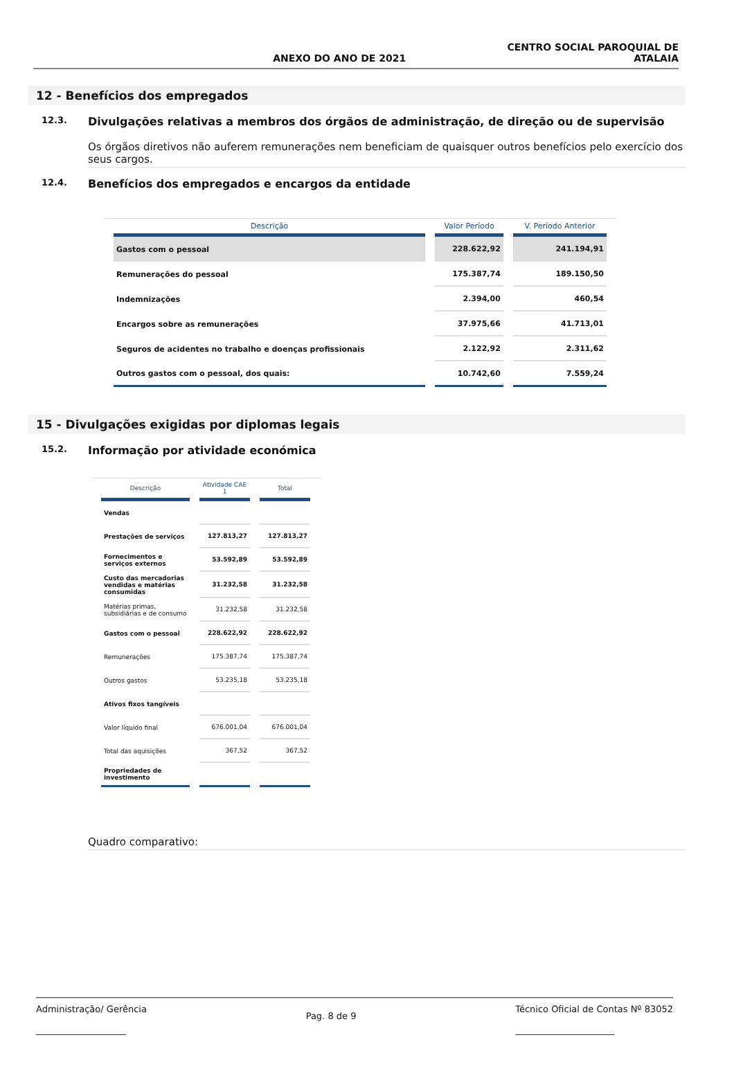ANEXO DO ANO DE 2021 CENTRO SOCIAL PAROQUIAL DE
ATALAIA
12 - Benefícios dos empregados
12.3. Divulgações relativas a membros dos órgãos de administração, de direção ou de supervisão
Os órgãos diretivos não auferem remunerações nem beneficiam de quaisquer outros benefícios pelo exercício dos seus cargos.
12.4. Benefícios dos empregados e encargos da entidade
| Descrição | Valor Período | V. Período Anterior |
| --- | --- | --- |
| Gastos com o pessoal | 228.622,92 | 241.194,91 |
| Remunerações do pessoal | 175.387,74 | 189.150,50 |
| Indemnizações | 2.394,00 | 460,54 |
| Encargos sobre as remunerações | 37.975,66 | 41.713,01 |
| Seguros de acidentes no trabalho e doenças profissionais | 2.122,92 | 2.311,62 |
| Outros gastos com o pessoal, dos quais: | 10.742,60 | 7.559,24 |
15 - Divulgações exigidas por diplomas legais
15.2. Informação por atividade económica
| Descrição | Atividade CAE 1 | Total |
| --- | --- | --- |
| Vendas | | |
| Prestações de serviços | 127.813,27 | 127.813,27 |
| Fornecimentos e serviços externos | 53.592,89 | 53.592,89 |
| Custo das mercadorias vendidas e matérias consumidas | 31.232,58 | 31.232,58 |
| Matérias primas, subsidiárias e de consumo | 31.232,58 | 31.232,58 |
| Gastos com o pessoal | 228.622,92 | 228.622,92 |
| Remunerações | 175.387,74 | 175.387,74 |
| Outros gastos | 53.235,18 | 53.235,18 |
| Ativos fixos tangíveis | | |
| Valor líquido final | 676.001,04 | 676.001,04 |
| Total das aquisições | 367,52 | 367,52 |
| Propriedades de investimento | | |
Quadro comparativo:
Administração/ Gerência
____________________ Pag. 8 de 9 Técnico Oficial de Contas Nº 83052
______________________